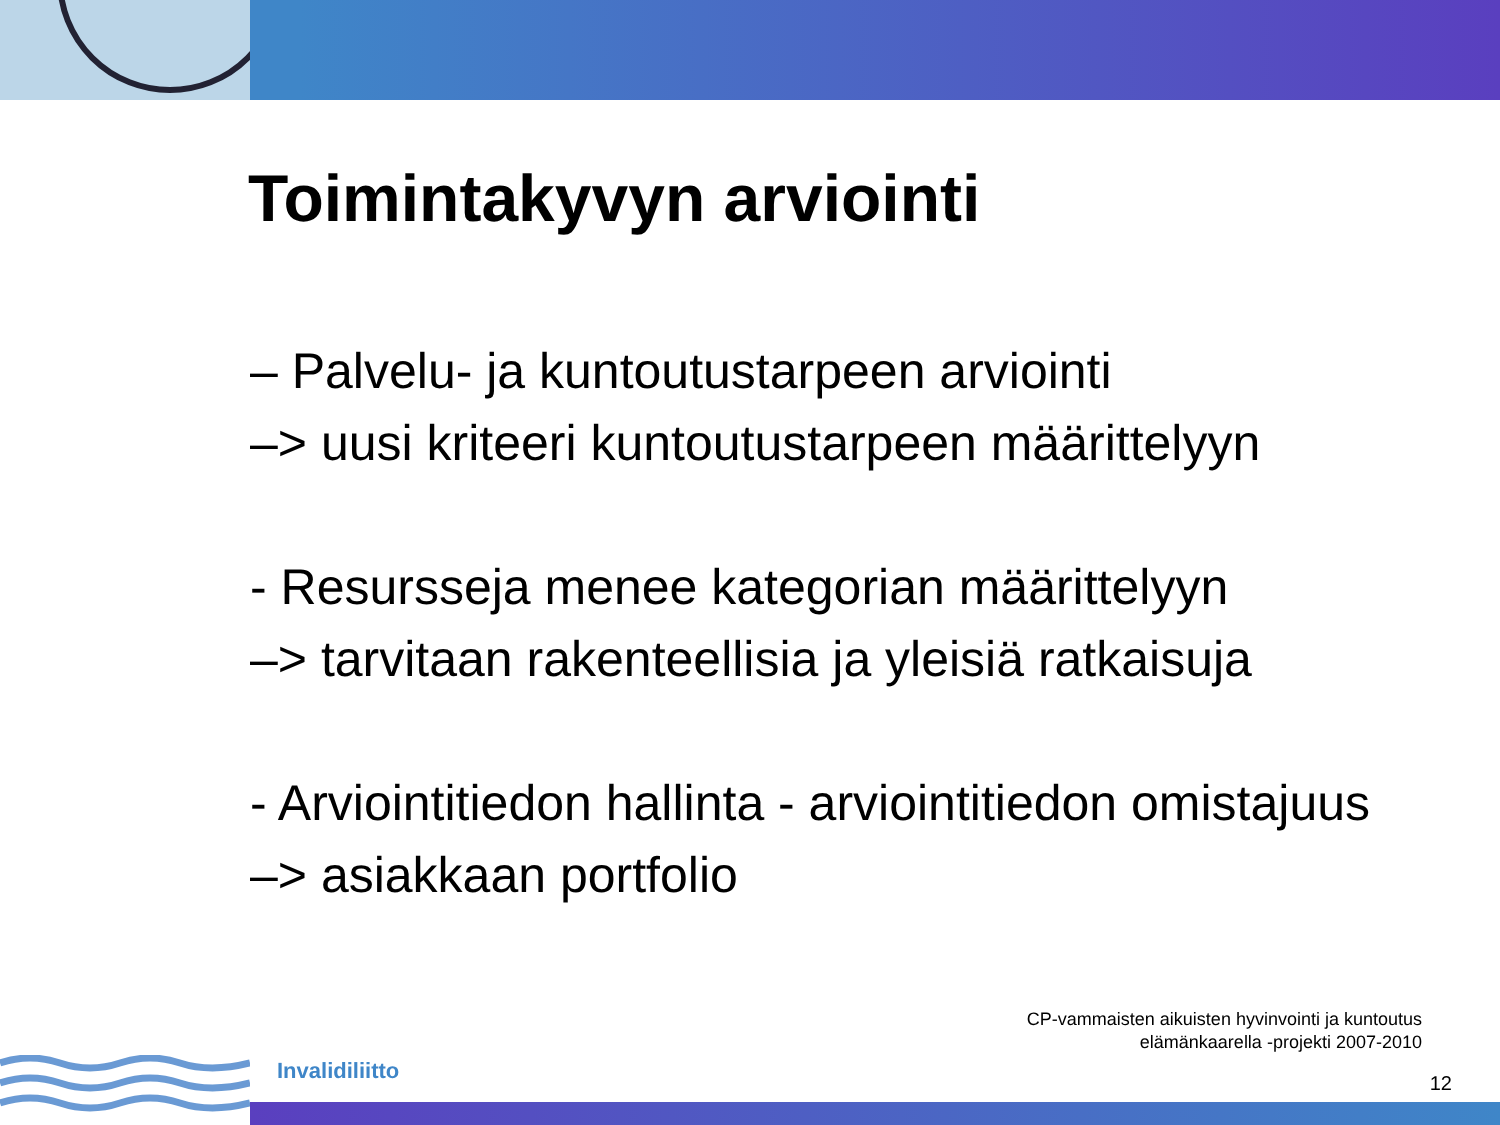Toimintakyvyn arviointi
– Palvelu- ja kuntoutustarpeen arviointi
–> uusi kriteeri kuntoutustarpeen määrittelyyn
- Resursseja menee kategorian määrittelyyn
–> tarvitaan rakenteellisia ja yleisiä ratkaisuja
- Arviointitiedon hallinta - arviointitiedon omistajuus
–> asiakkaan portfolio
CP-vammaisten aikuisten hyvinvointi ja kuntoutus
elämänkaarella -projekti 2007-2010
Invalidiliitto 12